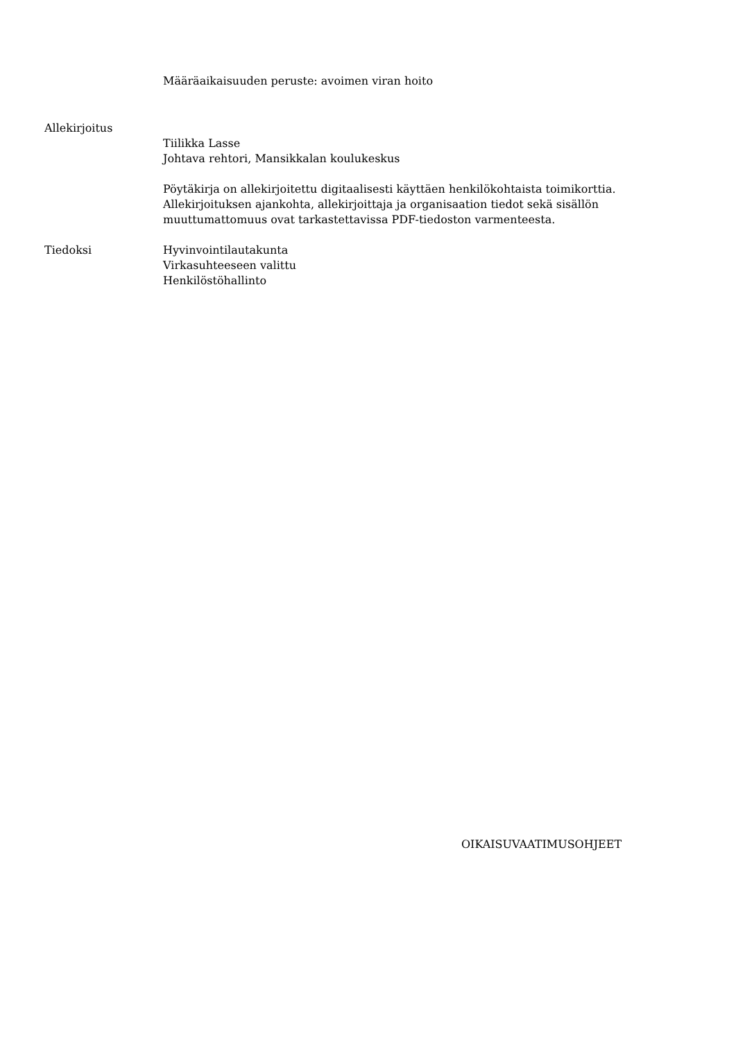Määräaikaisuuden peruste: avoimen viran hoito
Allekirjoitus
Tiilikka Lasse
Johtava rehtori, Mansikkalan koulukeskus
Pöytäkirja on allekirjoitettu digitaalisesti käyttäen henkilökohtaista toimikorttia. Allekirjoituksen ajankohta, allekirjoittaja ja organisaation tiedot sekä sisällön muuttumattomuus ovat tarkastettavissa PDF-tiedoston varmenteesta.
Tiedoksi Hyvinvointilautakunta
Virkasuhteeseen valittu
Henkilöstöhallinto
OIKAISUVAATIMUSOHJEET